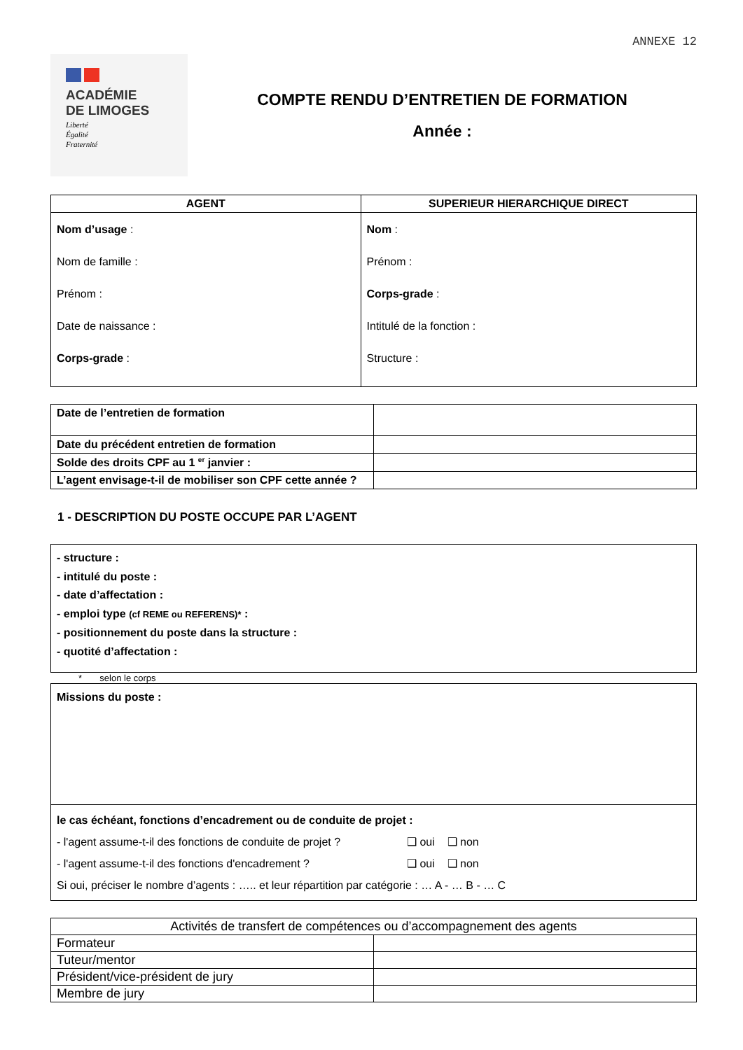ANNEXE 12
ACADÉMIE
DE LIMOGES
Liberté
Égalité
Fraternité
COMPTE RENDU D’ENTRETIEN DE FORMATION
Année :
| AGENT | SUPERIEUR HIERARCHIQUE DIRECT |
| --- | --- |
| Nom d’usage : Nom de famille : Prénom : Date de naissance : Corps-grade : | Nom : Prénom : Corps-grade : Intitulé de la fonction : Structure : |
| Date de l’entretien de formation | |
| Date du précédent entretien de formation | |
| Solde des droits CPF au 1 <sup>er</sup> janvier : | |
| L’agent envisage-t-il de mobiliser son CPF cette année ? | |
1 - DESCRIPTION DU POSTE OCCUPE PAR L’AGENT
- structure :
- intitulé du poste :
- date d’affectation :
- emploi type (cf REME ou REFERENS)* :
- positionnement du poste dans la structure :
- quotité d’affectation :
* selon le corps
Missions du poste :
le cas échéant, fonctions d’encadrement ou de conduite de projet :
- l'agent assume-t-il des fonctions de conduite de projet ? ❑ oui ❑ non
- l'agent assume-t-il des fonctions d'encadrement ? ❑ oui ❑ non
Si oui, préciser le nombre d’agents : ….. et leur répartition par catégorie : … A - … B - … C
| Activités de transfert de compétences ou d’accompagnement des agents | |
| Formateur | |
| Tuteur/mentor | |
| Président/vice-président de jury | |
| Membre de jury | |